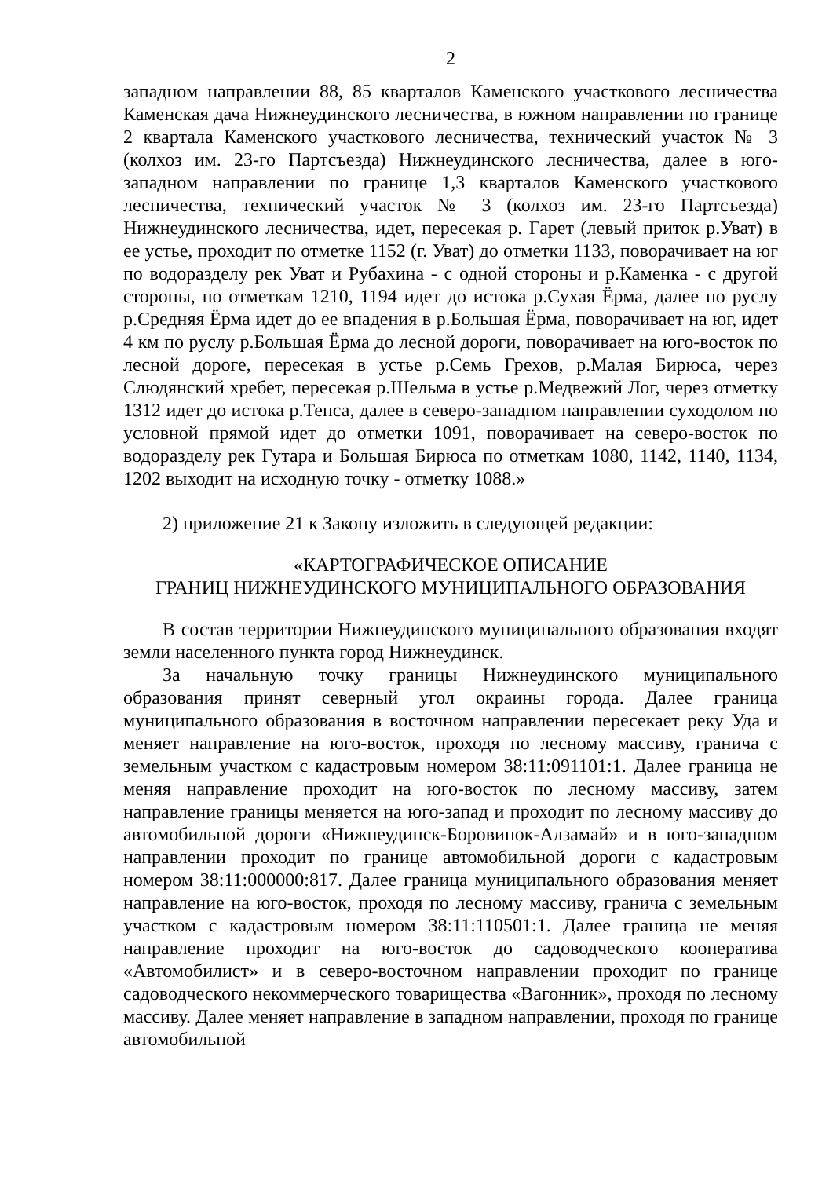2
западном направлении 88, 85 кварталов Каменского участкового лесничества Каменская дача Нижнеудинского лесничества, в южном направлении по границе 2 квартала Каменского участкового лесничества, технический участок № 3 (колхоз им. 23-го Партсъезда) Нижнеудинского лесничества, далее в юго-западном направлении по границе 1,3 кварталов Каменского участкового лесничества, технический участок № 3 (колхоз им. 23-го Партсъезда) Нижнеудинского лесничества, идет, пересекая р. Гарет (левый приток р.Уват) в ее устье, проходит по отметке 1152 (г. Уват) до отметки 1133, поворачивает на юг по водоразделу рек Уват и Рубахина - с одной стороны и р.Каменка - с другой стороны, по отметкам 1210, 1194 идет до истока р.Сухая Ёрма, далее по руслу р.Средняя Ёрма идет до ее впадения в р.Большая Ёрма, поворачивает на юг, идет 4 км по руслу р.Большая Ёрма до лесной дороги, поворачивает на юго-восток по лесной дороге, пересекая в устье р.Семь Грехов, р.Малая Бирюса, через Слюдянский хребет, пересекая р.Шельма в устье р.Медвежий Лог, через отметку 1312 идет до истока р.Тепса, далее в северо-западном направлении суходолом по условной прямой идет до отметки 1091, поворачивает на северо-восток по водоразделу рек Гутара и Большая Бирюса по отметкам 1080, 1142, 1140, 1134, 1202 выходит на исходную точку - отметку 1088.»
2) приложение 21 к Закону изложить в следующей редакции:
«КАРТОГРАФИЧЕСКОЕ ОПИСАНИЕ
ГРАНИЦ НИЖНЕУДИНСКОГО МУНИЦИПАЛЬНОГО ОБРАЗОВАНИЯ
В состав территории Нижнеудинского муниципального образования входят земли населенного пункта город Нижнеудинск.
За начальную точку границы Нижнеудинского муниципального образования принят северный угол окраины города. Далее граница муниципального образования в восточном направлении пересекает реку Уда и меняет направление на юго-восток, проходя по лесному массиву, гранича с земельным участком с кадастровым номером 38:11:091101:1. Далее граница не меняя направление проходит на юго-восток по лесному массиву, затем направление границы меняется на юго-запад и проходит по лесному массиву до автомобильной дороги «Нижнеудинск-Боровинок-Алзамай» и в юго-западном направлении проходит по границе автомобильной дороги с кадастровым номером 38:11:000000:817. Далее граница муниципального образования меняет направление на юго-восток, проходя по лесному массиву, гранича с земельным участком с кадастровым номером 38:11:110501:1. Далее граница не меняя направление проходит на юго-восток до садоводческого кооператива «Автомобилист» и в северо-восточном направлении проходит по границе садоводческого некоммерческого товарищества «Вагонник», проходя по лесному массиву. Далее меняет направление в западном направлении, проходя по границе автомобильной